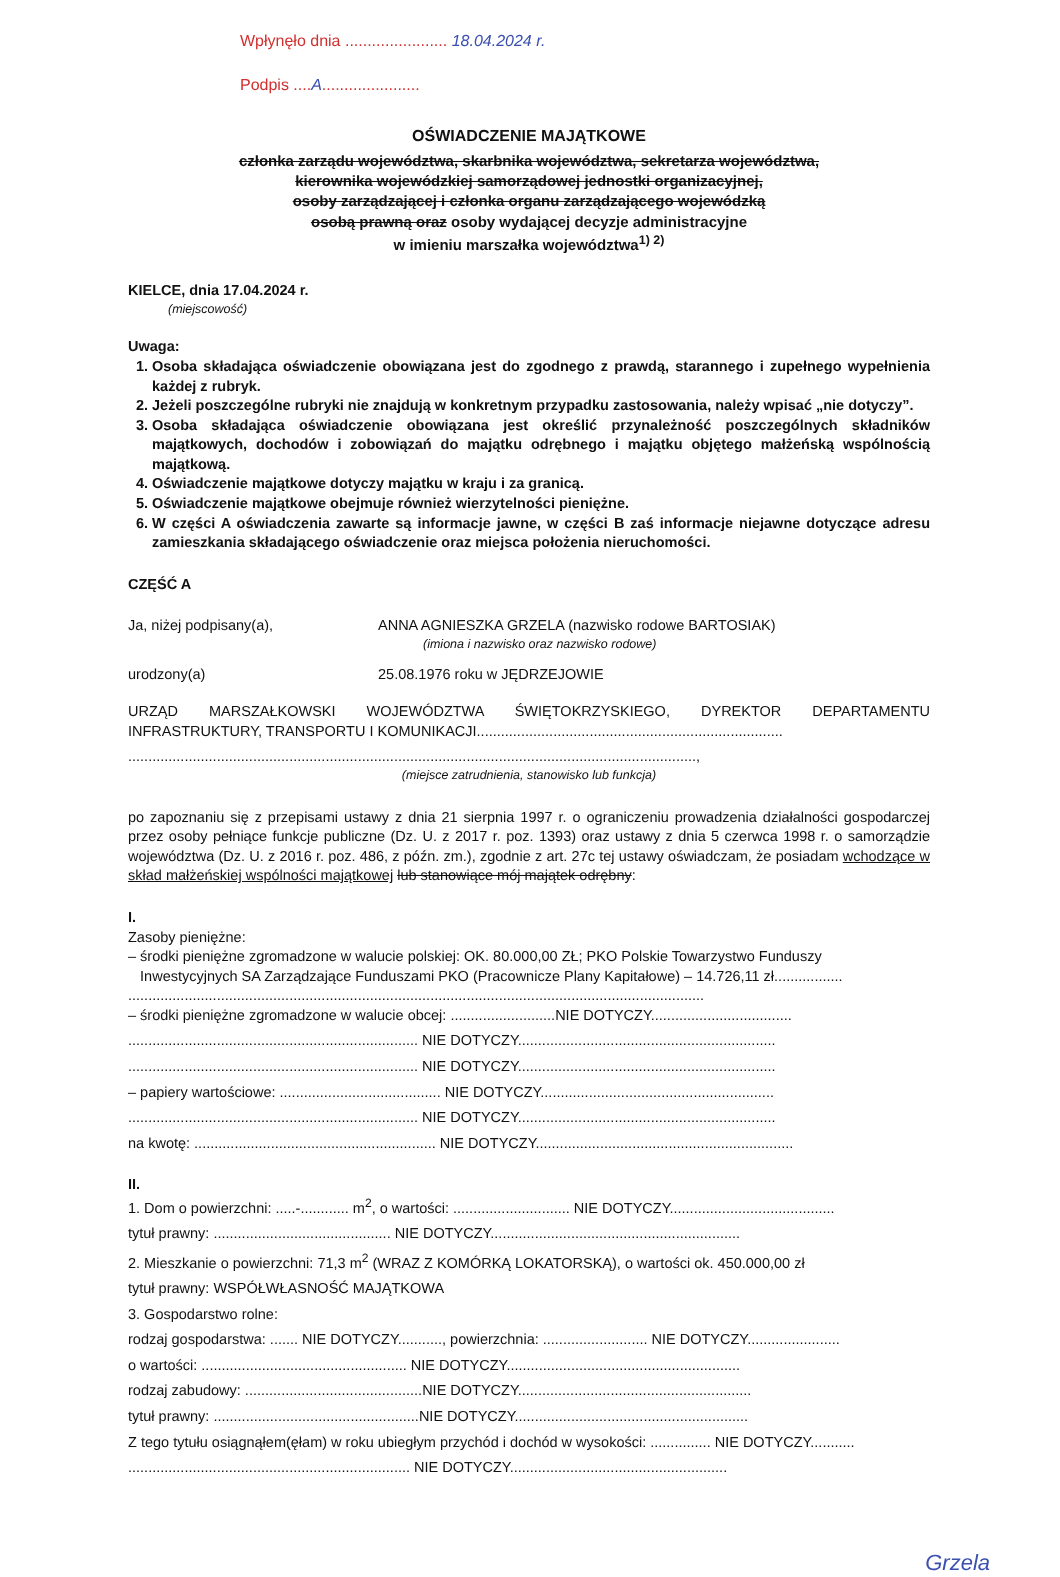Wpłynęło dnia ....................... 18.04.2024 r.
Podpis ....A......................
OŚWIADCZENIE MAJĄTKOWE
członka zarządu województwa, skarbnika województwa, sekretarza województwa,
kierownika wojewódzkiej samorządowej jednostki organizacyjnej,
osoby zarządzającej i członka organu zarządzającego wojewódzką
osobą prawną oraz osoby wydającej decyzje administracyjne
w imieniu marszałka województwa<sup>1) 2)</sup>
KIELCE, dnia 17.04.2024 r.
(miejscowość)
Uwaga:
1. Osoba składająca oświadczenie obowiązana jest do zgodnego z prawdą, starannego i zupełnego wypełnienia każdej z rubryk.
2. Jeżeli poszczególne rubryki nie znajdują w konkretnym przypadku zastosowania, należy wpisać „nie dotyczy”.
3. Osoba składająca oświadczenie obowiązana jest określić przynależność poszczególnych składników majątkowych, dochodów i zobowiązań do majątku odrębnego i majątku objętego małżeńską wspólnością majątkową.
4. Oświadczenie majątkowe dotyczy majątku w kraju i za granicą.
5. Oświadczenie majątkowe obejmuje również wierzytelności pieniężne.
6. W części A oświadczenia zawarte są informacje jawne, w części B zaś informacje niejawne dotyczące adresu zamieszkania składającego oświadczenie oraz miejsca położenia nieruchomości.
CZĘŚĆ A
Ja, niżej podpisany(a), ANNA AGNIESZKA GRZELA (nazwisko rodowe BARTOSIAK)
(imiona i nazwisko oraz nazwisko rodowe)
urodzony(a) 25.08.1976 roku w JĘDRZEJOWIE
URZĄD MARSZAŁKOWSKI WOJEWÓDZTWA ŚWIĘTOKRZYSKIEGO, DYREKTOR DEPARTAMENTU INFRASTRUKTURY, TRANSPORTU I KOMUNIKACJI............................................................................
.............................................................................................................................................,
(miejsce zatrudnienia, stanowisko lub funkcja)
po zapoznaniu się z przepisami ustawy z dnia 21 sierpnia 1997 r. o ograniczeniu prowadzenia działalności gospodarczej przez osoby pełniące funkcje publiczne (Dz. U. z 2017 r. poz. 1393) oraz ustawy z dnia 5 czerwca 1998 r. o samorządzie województwa (Dz. U. z 2016 r. poz. 486, z późn. zm.), zgodnie z art. 27c tej ustawy oświadczam, że posiadam wchodzące w skład małżeńskiej wspólności majątkowej lub stanowiące mój majątek odrębny:
I.
Zasoby pieniężne:
– środki pieniężne zgromadzone w walucie polskiej: OK. 80.000,00 ZŁ; PKO Polskie Towarzystwo Funduszy
Inwestycyjnych SA Zarządzające Funduszami PKO (Pracownicze Plany Kapitałowe) – 14.726,11 zł.................
...............................................................................................................................................
– środki pieniężne zgromadzone w walucie obcej: ..........................NIE DOTYCZY...................................
........................................................................ NIE DOTYCZY................................................................
........................................................................ NIE DOTYCZY................................................................
– papiery wartościowe: ........................................ NIE DOTYCZY..........................................................
........................................................................ NIE DOTYCZY................................................................
na kwotę: ............................................................ NIE DOTYCZY................................................................
II.
1. Dom o powierzchni: .....-............ m<sup>2</sup>, o wartości: ............................. NIE DOTYCZY.........................................
tytuł prawny: ............................................ NIE DOTYCZY..............................................................
2. Mieszkanie o powierzchni: 71,3 m<sup>2</sup> (WRAZ Z KOMÓRKĄ LOKATORSKĄ), o wartości ok. 450.000,00 zł
tytuł prawny: WSPÓŁWŁASNOŚĆ MAJĄTKOWA
3. Gospodarstwo rolne:
rodzaj gospodarstwa: ....... NIE DOTYCZY..........., powierzchnia: .......................... NIE DOTYCZY.......................
o wartości: ................................................... NIE DOTYCZY..........................................................
rodzaj zabudowy: ............................................NIE DOTYCZY..........................................................
tytuł prawny: ...................................................NIE DOTYCZY..........................................................
Z tego tytułu osiągnąłem(ęłam) w roku ubiegłym przychód i dochód w wysokości: ............... NIE DOTYCZY...........
...................................................................... NIE DOTYCZY......................................................
Grzela